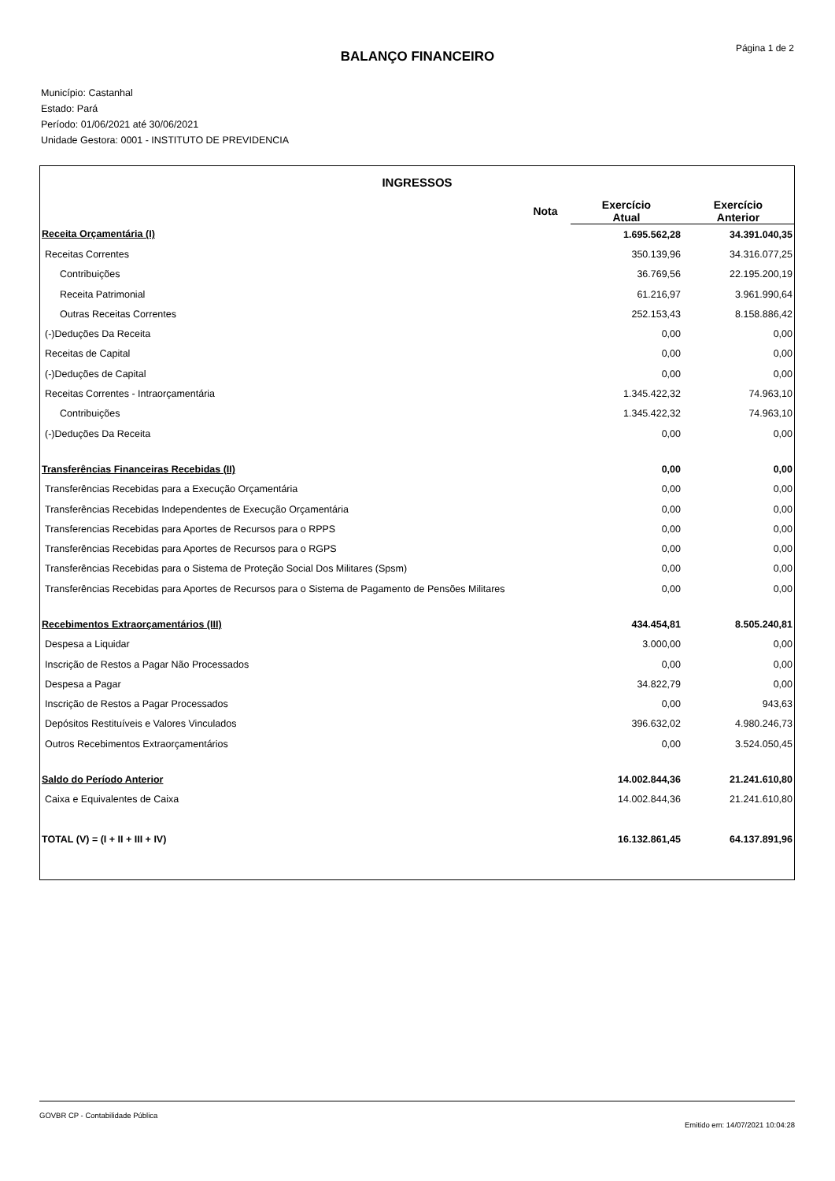Página 1 de 2
BALANÇO FINANCEIRO
Município: Castanhal
Estado: Pará
Período: 01/06/2021 até 30/06/2021
Unidade Gestora: 0001 - INSTITUTO DE PREVIDENCIA
INGRESSOS
| | Nota | Exercício Atual | Exercício Anterior |
| --- | --- | --- | --- |
| Receita Orçamentária (I) | | 1.695.562,28 | 34.391.040,35 |
| Receitas Correntes | | 350.139,96 | 34.316.077,25 |
| Contribuições | | 36.769,56 | 22.195.200,19 |
| Receita Patrimonial | | 61.216,97 | 3.961.990,64 |
| Outras Receitas Correntes | | 252.153,43 | 8.158.886,42 |
| (-)Deduções Da Receita | | 0,00 | 0,00 |
| Receitas de Capital | | 0,00 | 0,00 |
| (-)Deduções de Capital | | 0,00 | 0,00 |
| Receitas Correntes - Intraorçamentária | | 1.345.422,32 | 74.963,10 |
| Contribuições | | 1.345.422,32 | 74.963,10 |
| (-)Deduções Da Receita | | 0,00 | 0,00 |
| Transferências Financeiras Recebidas (II) | | 0,00 | 0,00 |
| Transferências Recebidas para a Execução Orçamentária | | 0,00 | 0,00 |
| Transferências Recebidas Independentes de Execução Orçamentária | | 0,00 | 0,00 |
| Transferencias Recebidas para Aportes de Recursos para o RPPS | | 0,00 | 0,00 |
| Transferências Recebidas para Aportes de Recursos para o RGPS | | 0,00 | 0,00 |
| Transferências Recebidas para o Sistema de Proteção Social Dos Militares (Spsm) | | 0,00 | 0,00 |
| Transferências Recebidas para Aportes de Recursos para o Sistema de Pagamento de Pensões Militares | | 0,00 | 0,00 |
| Recebimentos Extraorçamentários (III) | | 434.454,81 | 8.505.240,81 |
| Despesa a Liquidar | | 3.000,00 | 0,00 |
| Inscrição de Restos a Pagar Não Processados | | 0,00 | 0,00 |
| Despesa a Pagar | | 34.822,79 | 0,00 |
| Inscrição de Restos a Pagar Processados | | 0,00 | 943,63 |
| Depósitos Restituíveis e Valores Vinculados | | 396.632,02 | 4.980.246,73 |
| Outros Recebimentos Extraorçamentários | | 0,00 | 3.524.050,45 |
| Saldo do Período Anterior | | 14.002.844,36 | 21.241.610,80 |
| Caixa e Equivalentes de Caixa | | 14.002.844,36 | 21.241.610,80 |
| TOTAL (V) = (I + II + III + IV) | | 16.132.861,45 | 64.137.891,96 |
GOVBR CP - Contabilidade Pública Emitido em: 14/07/2021 10:04:28